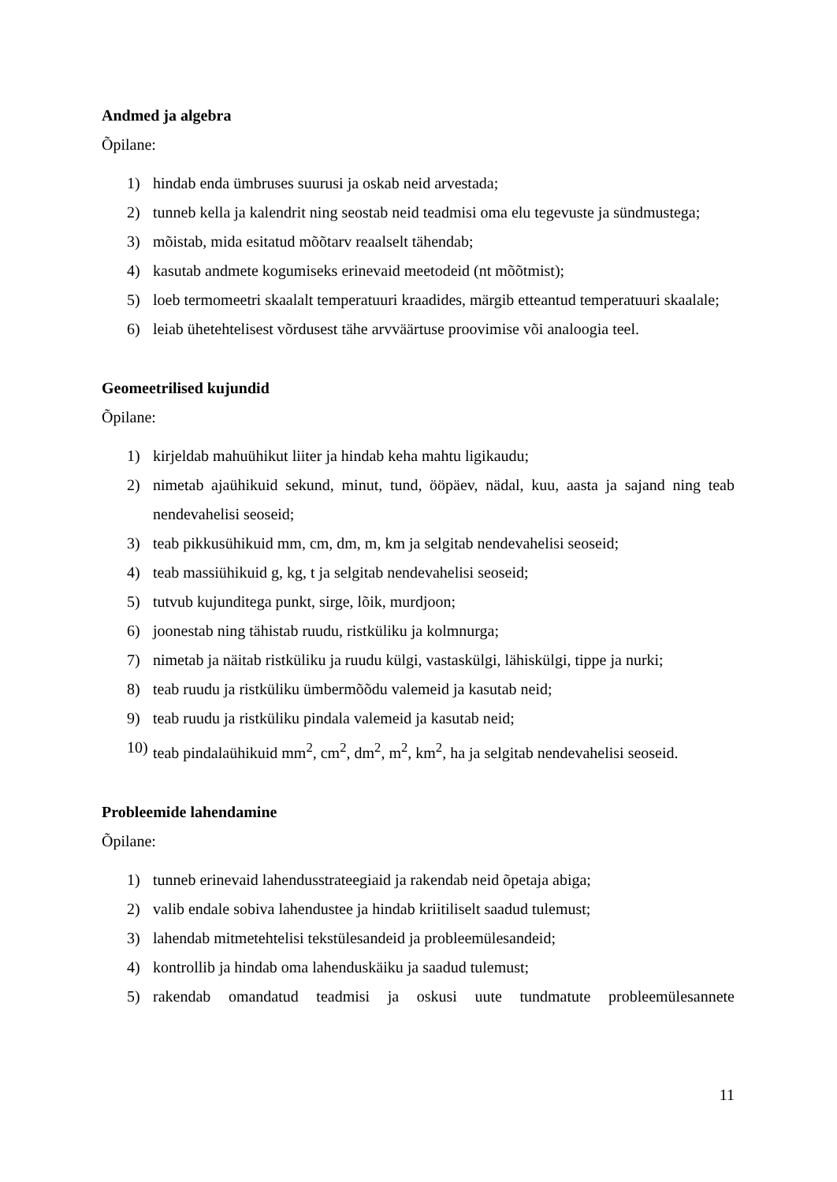Andmed ja algebra
Õpilane:
1) hindab enda ümbruses suurusi ja oskab neid arvestada;
2) tunneb kella ja kalendrit ning seostab neid teadmisi oma elu tegevuste ja sündmustega;
3) mõistab, mida esitatud mõõtarv reaalselt tähendab;
4) kasutab andmete kogumiseks erinevaid meetodeid (nt mõõtmist);
5) loeb termomeetri skaalalt temperatuuri kraadides, märgib etteantud temperatuuri skaalale;
6) leiab ühetehtelisest võrdusest tähe arvväärtuse proovimise või analoogia teel.
Geomeetrilised kujundid
Õpilane:
1) kirjeldab mahuühikut liiter ja hindab keha mahtu ligikaudu;
2) nimetab ajaühikuid sekund, minut, tund, ööpäev, nädal, kuu, aasta ja sajand ning teab nendevahelisi seoseid;
3) teab pikkusühikuid mm, cm, dm, m, km ja selgitab nendevahelisi seoseid;
4) teab massiühikuid g, kg, t ja selgitab nendevahelisi seoseid;
5) tutvub kujunditega punkt, sirge, lõik, murdjoon;
6) joonestab ning tähistab ruudu, ristküliku ja kolmnurga;
7) nimetab ja näitab ristküliku ja ruudu külgi, vastaskülgi, lähiskülgi, tippe ja nurki;
8) teab ruudu ja ristküliku ümbermõõdu valemeid ja kasutab neid;
9) teab ruudu ja ristküliku pindala valemeid ja kasutab neid;
10) teab pindalaühikuid mm<sup>2</sup>, cm<sup>2</sup>, dm<sup>2</sup>, m<sup>2</sup>, km<sup>2</sup>, ha ja selgitab nendevahelisi seoseid.
Probleemide lahendamine
Õpilane:
1) tunneb erinevaid lahendusstrateegiaid ja rakendab neid õpetaja abiga;
2) valib endale sobiva lahendustee ja hindab kriitiliselt saadud tulemust;
3) lahendab mitmetehtelisi tekstülesandeid ja probleemülesandeid;
4) kontrollib ja hindab oma lahenduskäiku ja saadud tulemust;
5) rakendab omandatud teadmisi ja oskusi uute tundmatute probleemülesannete
11